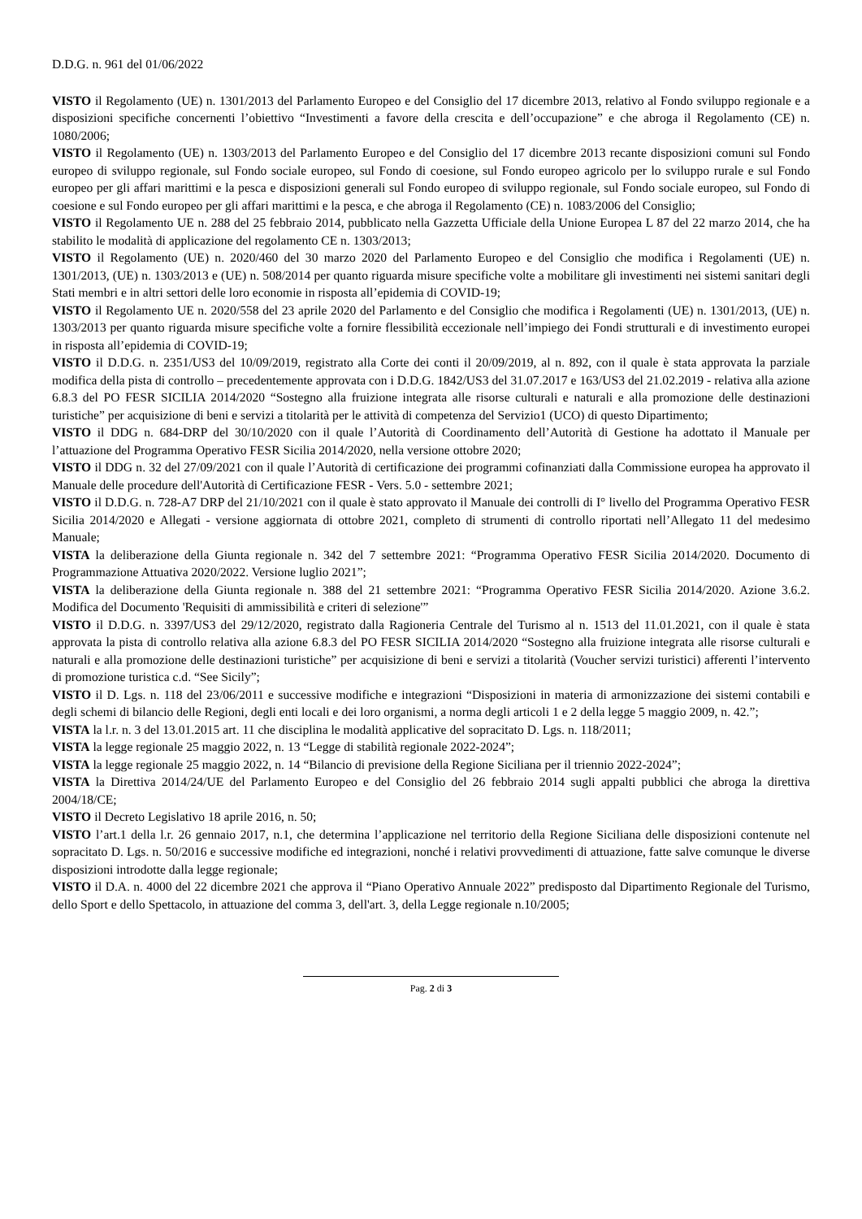D.D.G. n. 961 del 01/06/2022
VISTO il Regolamento (UE) n. 1301/2013 del Parlamento Europeo e del Consiglio del 17 dicembre 2013, relativo al Fondo sviluppo regionale e a disposizioni specifiche concernenti l’obiettivo “Investimenti a favore della crescita e dell’occupazione” e che abroga il Regolamento (CE) n. 1080/2006;
VISTO il Regolamento (UE) n. 1303/2013 del Parlamento Europeo e del Consiglio del 17 dicembre 2013 recante disposizioni comuni sul Fondo europeo di sviluppo regionale, sul Fondo sociale europeo, sul Fondo di coesione, sul Fondo europeo agricolo per lo sviluppo rurale e sul Fondo europeo per gli affari marittimi e la pesca e disposizioni generali sul Fondo europeo di sviluppo regionale, sul Fondo sociale europeo, sul Fondo di coesione e sul Fondo europeo per gli affari marittimi e la pesca, e che abroga il Regolamento (CE) n. 1083/2006 del Consiglio;
VISTO il Regolamento UE n. 288 del 25 febbraio 2014, pubblicato nella Gazzetta Ufficiale della Unione Europea L 87 del 22 marzo 2014, che ha stabilito le modalità di applicazione del regolamento CE n. 1303/2013;
VISTO il Regolamento (UE) n. 2020/460 del 30 marzo 2020 del Parlamento Europeo e del Consiglio che modifica i Regolamenti (UE) n. 1301/2013, (UE) n. 1303/2013 e (UE) n. 508/2014 per quanto riguarda misure specifiche volte a mobilitare gli investimenti nei sistemi sanitari degli Stati membri e in altri settori delle loro economie in risposta all’epidemia di COVID-19;
VISTO il Regolamento UE n. 2020/558 del 23 aprile 2020 del Parlamento e del Consiglio che modifica i Regolamenti (UE) n. 1301/2013, (UE) n. 1303/2013 per quanto riguarda misure specifiche volte a fornire flessibilità eccezionale nell’impiego dei Fondi strutturali e di investimento europei in risposta all’epidemia di COVID-19;
VISTO il D.D.G. n. 2351/US3 del 10/09/2019, registrato alla Corte dei conti il 20/09/2019, al n. 892, con il quale è stata approvata la parziale modifica della pista di controllo – precedentemente approvata con i D.D.G. 1842/US3 del 31.07.2017 e 163/US3 del 21.02.2019 - relativa alla azione 6.8.3 del PO FESR SICILIA 2014/2020 “Sostegno alla fruizione integrata alle risorse culturali e naturali e alla promozione delle destinazioni turistiche” per acquisizione di beni e servizi a titolarità per le attività di competenza del Servizio1 (UCO) di questo Dipartimento;
VISTO il DDG n. 684-DRP del 30/10/2020 con il quale l’Autorità di Coordinamento dell’Autorità di Gestione ha adottato il Manuale per l’attuazione del Programma Operativo FESR Sicilia 2014/2020, nella versione ottobre 2020;
VISTO il DDG n. 32 del 27/09/2021 con il quale l’Autorità di certificazione dei programmi cofinanziati dalla Commissione europea ha approvato il Manuale delle procedure dell'Autorità di Certificazione FESR - Vers. 5.0 - settembre 2021;
VISTO il D.D.G. n. 728-A7 DRP del 21/10/2021 con il quale è stato approvato il Manuale dei controlli di I° livello del Programma Operativo FESR Sicilia 2014/2020 e Allegati - versione aggiornata di ottobre 2021, completo di strumenti di controllo riportati nell’Allegato 11 del medesimo Manuale;
VISTA la deliberazione della Giunta regionale n. 342 del 7 settembre 2021: “Programma Operativo FESR Sicilia 2014/2020. Documento di Programmazione Attuativa 2020/2022. Versione luglio 2021”;
VISTA la deliberazione della Giunta regionale n. 388 del 21 settembre 2021: “Programma Operativo FESR Sicilia 2014/2020. Azione 3.6.2. Modifica del Documento 'Requisiti di ammissibilità e criteri di selezione'”
VISTO il D.D.G. n. 3397/US3 del 29/12/2020, registrato dalla Ragioneria Centrale del Turismo al n. 1513 del 11.01.2021, con il quale è stata approvata la pista di controllo relativa alla azione 6.8.3 del PO FESR SICILIA 2014/2020 “Sostegno alla fruizione integrata alle risorse culturali e naturali e alla promozione delle destinazioni turistiche” per acquisizione di beni e servizi a titolarità (Voucher servizi turistici) afferenti l’intervento di promozione turistica c.d. “See Sicily”;
VISTO il D. Lgs. n. 118 del 23/06/2011 e successive modifiche e integrazioni “Disposizioni in materia di armonizzazione dei sistemi contabili e degli schemi di bilancio delle Regioni, degli enti locali e dei loro organismi, a norma degli articoli 1 e 2 della legge 5 maggio 2009, n. 42.”;
VISTA la l.r. n. 3 del 13.01.2015 art. 11 che disciplina le modalità applicative del sopracitato D. Lgs. n. 118/2011;
VISTA la legge regionale 25 maggio 2022, n. 13 “Legge di stabilità regionale 2022-2024”;
VISTA la legge regionale 25 maggio 2022, n. 14 “Bilancio di previsione della Regione Siciliana per il triennio 2022-2024”;
VISTA la Direttiva 2014/24/UE del Parlamento Europeo e del Consiglio del 26 febbraio 2014 sugli appalti pubblici che abroga la direttiva 2004/18/CE;
VISTO il Decreto Legislativo 18 aprile 2016, n. 50;
VISTO l’art.1 della l.r. 26 gennaio 2017, n.1, che determina l’applicazione nel territorio della Regione Siciliana delle disposizioni contenute nel sopracitato D. Lgs. n. 50/2016 e successive modifiche ed integrazioni, nonché i relativi provvedimenti di attuazione, fatte salve comunque le diverse disposizioni introdotte dalla legge regionale;
VISTO il D.A. n. 4000 del 22 dicembre 2021 che approva il “Piano Operativo Annuale 2022” predisposto dal Dipartimento Regionale del Turismo, dello Sport e dello Spettacolo, in attuazione del comma 3, dell'art. 3, della Legge regionale n.10/2005;
Pag. 2 di 3